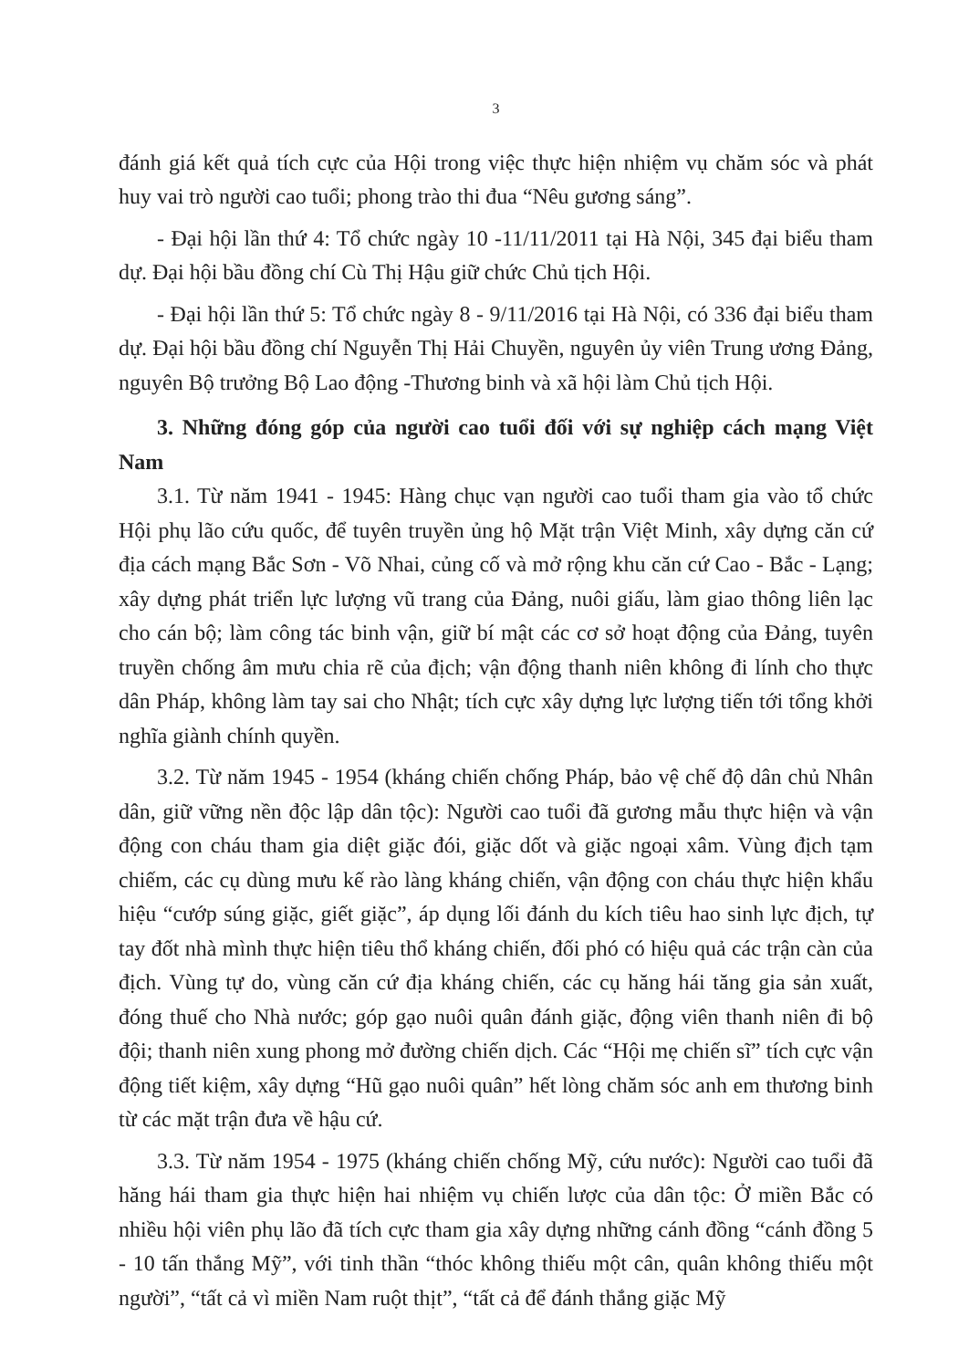3
đánh giá kết quả tích cực của Hội trong việc thực hiện nhiệm vụ chăm sóc và phát huy vai trò người cao tuổi; phong trào thi đua “Nêu gương sáng”.
- Đại hội lần thứ 4: Tổ chức ngày 10 -11/11/2011 tại Hà Nội, 345 đại biểu tham dự. Đại hội bầu đồng chí Cù Thị Hậu giữ chức Chủ tịch Hội.
- Đại hội lần thứ 5: Tổ chức ngày 8 - 9/11/2016 tại Hà Nội, có 336 đại biểu tham dự. Đại hội bầu đồng chí Nguyễn Thị Hải Chuyền, nguyên ủy viên Trung ương Đảng, nguyên Bộ trưởng Bộ Lao động -Thương binh và xã hội làm Chủ tịch Hội.
3. Những đóng góp của người cao tuổi đối với sự nghiệp cách mạng Việt Nam
3.1. Từ năm 1941 - 1945: Hàng chục vạn người cao tuổi tham gia vào tổ chức Hội phụ lão cứu quốc, để tuyên truyền ủng hộ Mặt trận Việt Minh, xây dựng căn cứ địa cách mạng Bắc Sơn - Võ Nhai, củng cố và mở rộng khu căn cứ Cao - Bắc - Lạng; xây dựng phát triển lực lượng vũ trang của Đảng, nuôi giấu, làm giao thông liên lạc cho cán bộ; làm công tác binh vận, giữ bí mật các cơ sở hoạt động của Đảng, tuyên truyền chống âm mưu chia rẽ của địch; vận động thanh niên không đi lính cho thực dân Pháp, không làm tay sai cho Nhật; tích cực xây dựng lực lượng tiến tới tổng khởi nghĩa giành chính quyền.
3.2. Từ năm 1945 - 1954 (kháng chiến chống Pháp, bảo vệ chế độ dân chủ Nhân dân, giữ vững nền độc lập dân tộc): Người cao tuổi đã gương mẫu thực hiện và vận động con cháu tham gia diệt giặc đói, giặc dốt và giặc ngoại xâm. Vùng địch tạm chiếm, các cụ dùng mưu kế rào làng kháng chiến, vận động con cháu thực hiện khẩu hiệu “cướp súng giặc, giết giặc”, áp dụng lối đánh du kích tiêu hao sinh lực địch, tự tay đốt nhà mình thực hiện tiêu thổ kháng chiến, đối phó có hiệu quả các trận càn của địch. Vùng tự do, vùng căn cứ địa kháng chiến, các cụ hăng hái tăng gia sản xuất, đóng thuế cho Nhà nước; góp gạo nuôi quân đánh giặc, động viên thanh niên đi bộ đội; thanh niên xung phong mở đường chiến dịch. Các “Hội mẹ chiến sĩ” tích cực vận động tiết kiệm, xây dựng “Hũ gạo nuôi quân” hết lòng chăm sóc anh em thương binh từ các mặt trận đưa về hậu cứ.
3.3. Từ năm 1954 - 1975 (kháng chiến chống Mỹ, cứu nước): Người cao tuổi đã hăng hái tham gia thực hiện hai nhiệm vụ chiến lược của dân tộc: Ở miền Bắc có nhiều hội viên phụ lão đã tích cực tham gia xây dựng những cánh đồng “cánh đồng 5 - 10 tấn thắng Mỹ”, với tinh thần “thóc không thiếu một cân, quân không thiếu một người”, “tất cả vì miền Nam ruột thịt”, “tất cả để đánh thắng giặc Mỹ